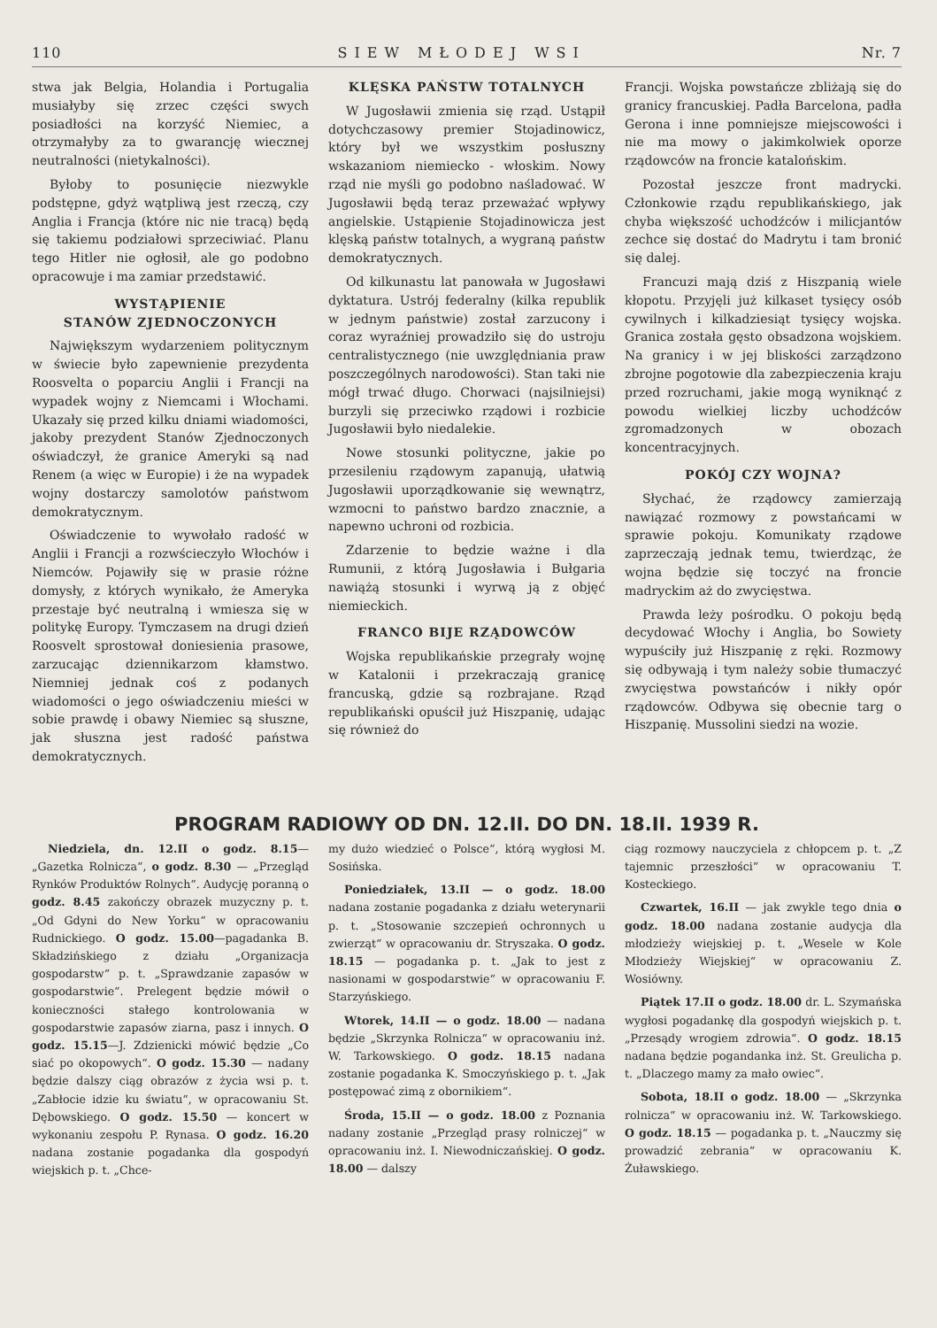110 SIEW MŁODEJ WSI Nr. 7
stwa jak Belgia, Holandia i Portugalia musiałyby się zrzec części swych posiadłości na korzyść Niemiec, a otrzymałyby za to gwarancję wiecznej neutralności (nietykalności).
Byłoby to posunięcie niezwykle podstępne, gdyż wątpliwą jest rzeczą, czy Anglia i Francja (które nic nie tracą) będą się takiemu podziałowi sprzeciwiać. Planu tego Hitler nie ogłosił, ale go podobno opracowuje i ma zamiar przedstawić.
WYSTĄPIENIE
STANÓW ZJEDNOCZONYCH
Największym wydarzeniem politycznym w świecie było zapewnienie prezydenta Roosvelta o poparciu Anglii i Francji na wypadek wojny z Niemcami i Włochami. Ukazały się przed kilku dniami wiadomości, jakoby prezydent Stanów Zjednoczonych oświadczył, że granice Ameryki są nad Renem (a więc w Europie) i że na wypadek wojny dostarczy samolotów państwom demokratycznym.
Oświadczenie to wywołało radość w Anglii i Francji a rozwścieczyło Włochów i Niemców. Pojawiły się w prasie różne domysły, z których wynikało, że Ameryka przestaje być neutralną i wmiesza się w politykę Europy. Tymczasem na drugi dzień Roosvelt sprostował doniesienia prasowe, zarzucając dziennikarzom kłamstwo. Niemniej jednak coś z podanych wiadomości o jego oświadczeniu mieści w sobie prawdę i obawy Niemiec są słuszne, jak słuszna jest radość państwa demokratycznych.
KLĘSKA PAŃSTW TOTALNYCH
W Jugosławii zmienia się rząd. Ustąpił dotychczasowy premier Stojadinowicz, który był we wszystkim posłuszny wskazaniom niemiecko - włoskim. Nowy rząd nie myśli go podobno naśladować. W Jugosławii będą teraz przeważać wpływy angielskie. Ustąpienie Stojadinowicza jest klęską państw totalnych, a wygraną państw demokratycznych.
Od kilkunastu lat panowała w Jugosławi dyktatura. Ustrój federalny (kilka republik w jednym państwie) został zarzucony i coraz wyraźniej prowadziło się do ustroju centralistycznego (nie uwzględniania praw poszczególnych narodowości). Stan taki nie mógł trwać długo. Chorwaci (najsilniejsi) burzyli się przeciwko rządowi i rozbicie Jugosławii było niedalekie.
Nowe stosunki polityczne, jakie po przesileniu rządowym zapanują, ułatwią Jugosławii uporządkowanie się wewnątrz, wzmocni to państwo bardzo znacznie, a napewno uchroni od rozbicia.
Zdarzenie to będzie ważne i dla Rumunii, z którą Jugosławia i Bułgaria nawiążą stosunki i wyrwą ją z objęć niemieckich.
FRANCO BIJE RZĄDOWCÓW
Wojska republikańskie przegrały wojnę w Katalonii i przekraczają granicę francuską, gdzie są rozbrajane. Rząd republikański opuścił już Hiszpanię, udając się również do
Francji. Wojska powstańcze zbliżają się do granicy francuskiej. Padła Barcelona, padła Gerona i inne pomniejsze miejscowości i nie ma mowy o jakimkolwiek oporze rządowców na froncie katalońskim.
Pozostał jeszcze front madrycki. Członkowie rządu republikańskiego, jak chyba większość uchodźców i milicjantów zechce się dostać do Madrytu i tam bronić się dalej.
Francuzi mają dziś z Hiszpanią wiele kłopotu. Przyjęli już kilkaset tysięcy osób cywilnych i kilkadziesiąt tysięcy wojska. Granica została gęsto obsadzona wojskiem. Na granicy i w jej bliskości zarządzono zbrojne pogotowie dla zabezpieczenia kraju przed rozruchami, jakie mogą wyniknąć z powodu wielkiej liczby uchodźców zgromadzonych w obozach koncentracyjnych.
POKÓJ CZY WOJNA?
Słychać, że rządowcy zamierzają nawiązać rozmowy z powstańcami w sprawie pokoju. Komunikaty rządowe zaprzeczają jednak temu, twierdząc, że wojna będzie się toczyć na froncie madryckim aż do zwycięstwa.
Prawda leży pośrodku. O pokoju będą decydować Włochy i Anglia, bo Sowiety wypuściły już Hiszpanię z ręki. Rozmowy się odbywają i tym należy sobie tłumaczyć zwycięstwa powstańców i nikły opór rządowców. Odbywa się obecnie targ o Hiszpanię. Mussolini siedzi na wozie.
PROGRAM RADIOWY OD DN. 12.II. DO DN. 18.II. 1939 R.
Niedziela, dn. 12.II o godz. 8.15—„Gazetka Rolnicza“, o godz. 8.30 — „Przegląd Rynków Produktów Rolnych“. Audycję poranną o godz. 8.45 zakończy obrazek muzyczny p. t. „Od Gdyni do New Yorku“ w opracowaniu Rudnickiego. O godz. 15.00—pagadanka B. Składzińskiego z działu „Organizacja gospodarstw“ p. t. „Sprawdzanie zapasów w gospodarstwie“. Prelegent będzie mówił o konieczności stałego kontrolowania w gospodarstwie zapasów ziarna, pasz i innych. O godz. 15.15—J. Zdzienicki mówić będzie „Co siać po okopowych“. O godz. 15.30 — nadany będzie dalszy ciąg obrazów z życia wsi p. t. „Zabłocie idzie ku światu“, w opracowaniu St. Dębowskiego. O godz. 15.50 — koncert w wykonaniu zespołu P. Rynasa. O godz. 16.20 nadana zostanie pogadanka dla gospodyń wiejskich p. t. „Chce-
my dużo wiedzieć o Polsce“, którą wygłosi M. Sosińska.
Poniedziałek, 13.II — o godz. 18.00 nadana zostanie pogadanka z działu weterynarii p. t. „Stosowanie szczepień ochronnych u zwierząt“ w opracowaniu dr. Stryszaka. O godz. 18.15 — pogadanka p. t. „Jak to jest z nasionami w gospodarstwie“ w opracowaniu F. Starzyńskiego.
Wtorek, 14.II — o godz. 18.00 — nadana będzie „Skrzynka Rolnicza“ w opracowaniu inż. W. Tarkowskiego. O godz. 18.15 nadana zostanie pogadanka K. Smoczyńskiego p. t. „Jak postępować zimą z obornikiem“.
Środa, 15.II — o godz. 18.00 z Poznania nadany zostanie „Przegląd prasy rolniczej“ w opracowaniu inż. I. Niewodniczańskiej. O godz. 18.00 — dalszy
ciąg rozmowy nauczyciela z chłopcem p. t. „Z tajemnic przeszłości“ w opracowaniu T. Kosteckiego.
Czwartek, 16.II — jak zwykle tego dnia o godz. 18.00 nadana zostanie audycja dla młodzieży wiejskiej p. t. „Wesele w Kole Młodzieży Wiejskiej“ w opracowaniu Z. Wosiówny.
Piątek 17.II o godz. 18.00 dr. L. Szymańska wygłosi pogadankę dla gospodyń wiejskich p. t. „Przesądy wrogiem zdrowia“. O godz. 18.15 nadana będzie pogandanka inż. St. Greulicha p. t. „Dlaczego mamy za mało owiec“.
Sobota, 18.II o godz. 18.00 — „Skrzynka rolnicza“ w opracowaniu inż. W. Tarkowskiego. O godz. 18.15 — pogadanka p. t. „Nauczmy się prowadzić zebrania“ w opracowaniu K. Żuławskiego.